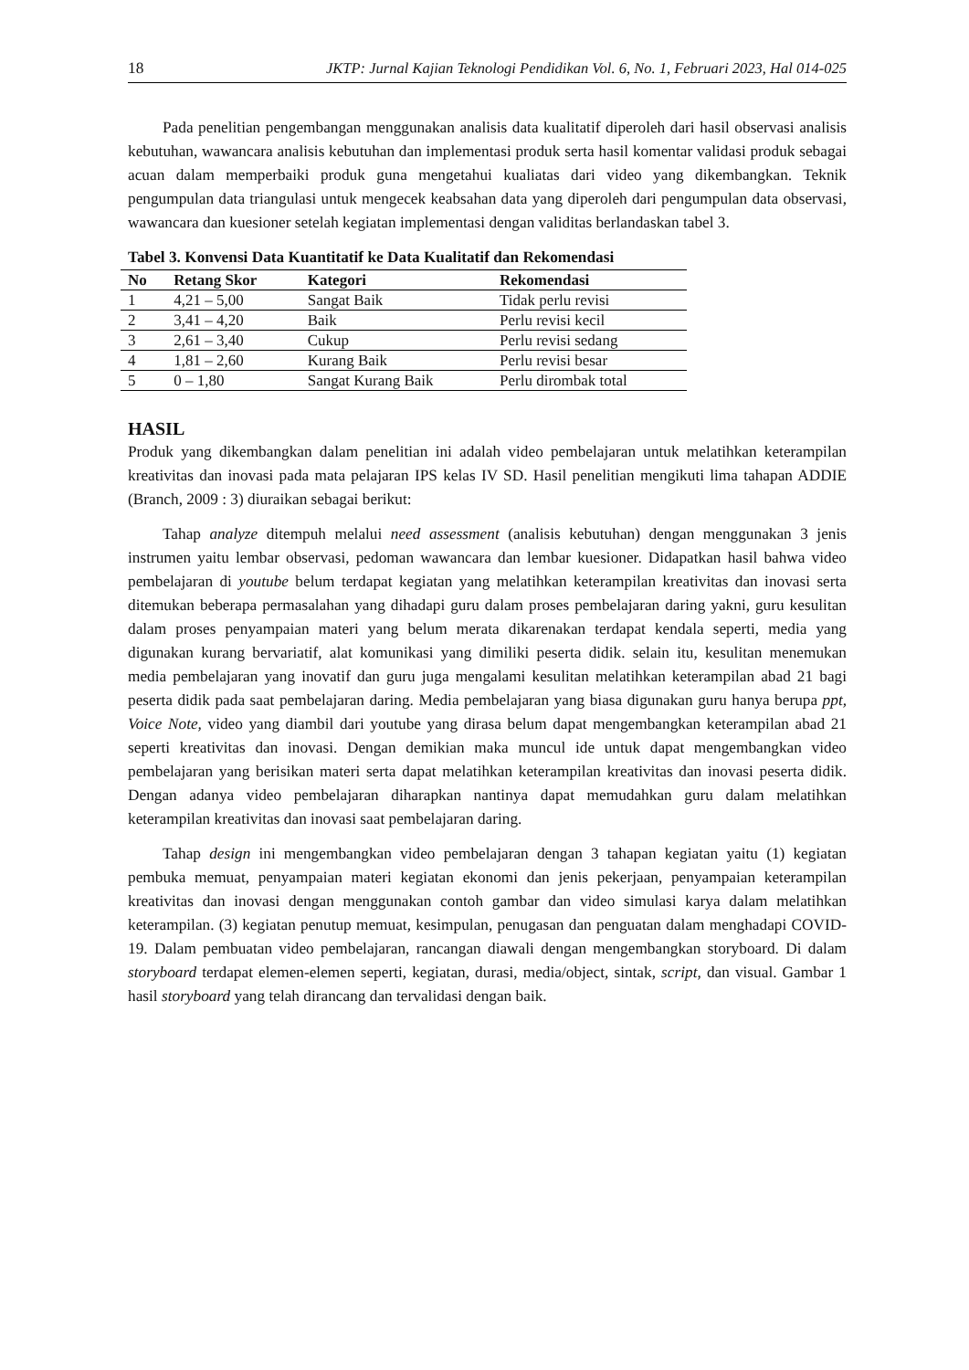18 JKTP: Jurnal Kajian Teknologi Pendidikan Vol. 6, No. 1, Februari 2023, Hal 014-025
Pada penelitian pengembangan menggunakan analisis data kualitatif diperoleh dari hasil observasi analisis kebutuhan, wawancara analisis kebutuhan dan implementasi produk serta hasil komentar validasi produk sebagai acuan dalam memperbaiki produk guna mengetahui kualiatas dari video yang dikembangkan. Teknik pengumpulan data triangulasi untuk mengecek keabsahan data yang diperoleh dari pengumpulan data observasi, wawancara dan kuesioner setelah kegiatan implementasi dengan validitas berlandaskan tabel 3.
Tabel 3. Konvensi Data Kuantitatif ke Data Kualitatif dan Rekomendasi
| No | Retang Skor | Kategori | Rekomendasi |
| --- | --- | --- | --- |
| 1 | 4,21 – 5,00 | Sangat Baik | Tidak perlu revisi |
| 2 | 3,41 – 4,20 | Baik | Perlu revisi kecil |
| 3 | 2,61 – 3,40 | Cukup | Perlu revisi sedang |
| 4 | 1,81 – 2,60 | Kurang Baik | Perlu revisi besar |
| 5 | 0 – 1,80 | Sangat Kurang Baik | Perlu dirombak total |
HASIL
Produk yang dikembangkan dalam penelitian ini adalah video pembelajaran untuk melatihkan keterampilan kreativitas dan inovasi pada mata pelajaran IPS kelas IV SD. Hasil penelitian mengikuti lima tahapan ADDIE (Branch, 2009 : 3) diuraikan sebagai berikut:
Tahap analyze ditempuh melalui need assessment (analisis kebutuhan) dengan menggunakan 3 jenis instrumen yaitu lembar observasi, pedoman wawancara dan lembar kuesioner. Didapatkan hasil bahwa video pembelajaran di youtube belum terdapat kegiatan yang melatihkan keterampilan kreativitas dan inovasi serta ditemukan beberapa permasalahan yang dihadapi guru dalam proses pembelajaran daring yakni, guru kesulitan dalam proses penyampaian materi yang belum merata dikarenakan terdapat kendala seperti, media yang digunakan kurang bervariatif, alat komunikasi yang dimiliki peserta didik. selain itu, kesulitan menemukan media pembelajaran yang inovatif dan guru juga mengalami kesulitan melatihkan keterampilan abad 21 bagi peserta didik pada saat pembelajaran daring. Media pembelajaran yang biasa digunakan guru hanya berupa ppt, Voice Note, video yang diambil dari youtube yang dirasa belum dapat mengembangkan keterampilan abad 21 seperti kreativitas dan inovasi. Dengan demikian maka muncul ide untuk dapat mengembangkan video pembelajaran yang berisikan materi serta dapat melatihkan keterampilan kreativitas dan inovasi peserta didik. Dengan adanya video pembelajaran diharapkan nantinya dapat memudahkan guru dalam melatihkan keterampilan kreativitas dan inovasi saat pembelajaran daring.
Tahap design ini mengembangkan video pembelajaran dengan 3 tahapan kegiatan yaitu (1) kegiatan pembuka memuat, penyampaian materi kegiatan ekonomi dan jenis pekerjaan, penyampaian keterampilan kreativitas dan inovasi dengan menggunakan contoh gambar dan video simulasi karya dalam melatihkan keterampilan. (3) kegiatan penutup memuat, kesimpulan, penugasan dan penguatan dalam menghadapi COVID-19. Dalam pembuatan video pembelajaran, rancangan diawali dengan mengembangkan storyboard. Di dalam storyboard terdapat elemen-elemen seperti, kegiatan, durasi, media/object, sintak, script, dan visual. Gambar 1 hasil storyboard yang telah dirancang dan tervalidasi dengan baik.